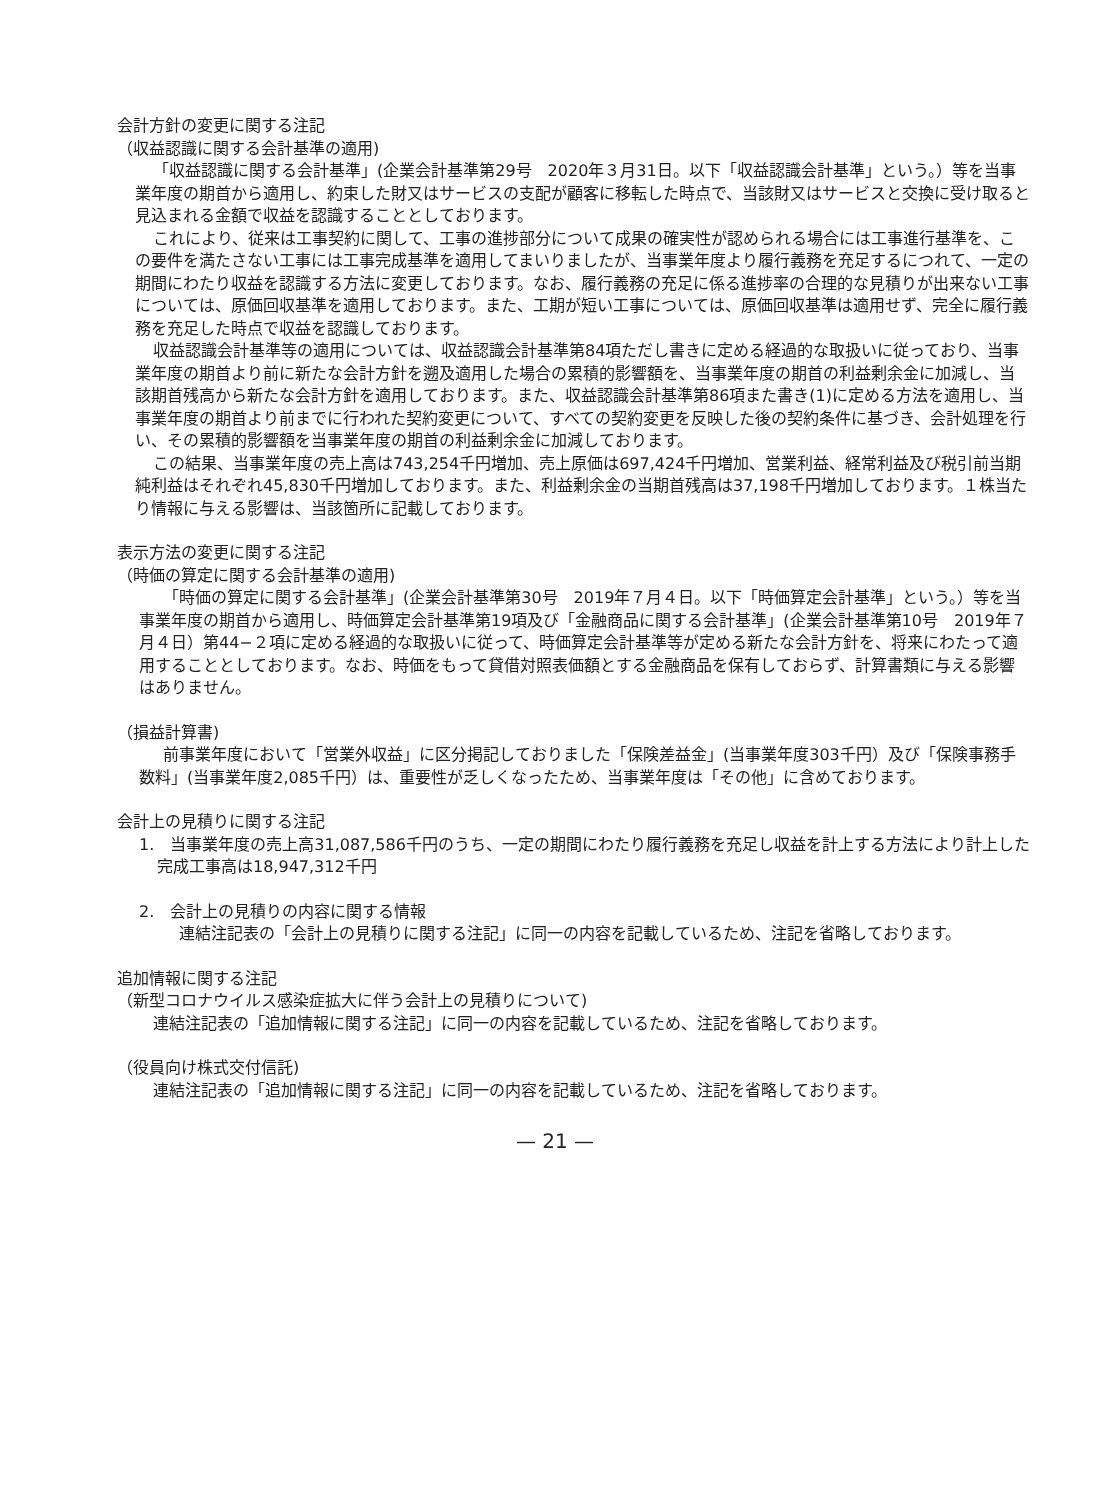会計方針の変更に関する注記
（収益認識に関する会計基準の適用)
「収益認識に関する会計基準」(企業会計基準第29号　2020年３月31日。以下「収益認識会計基準」という。）等を当事業年度の期首から適用し、約束した財又はサービスの支配が顧客に移転した時点で、当該財又はサービスと交換に受け取ると見込まれる金額で収益を認識することとしております。
これにより、従来は工事契約に関して、工事の進捗部分について成果の確実性が認められる場合には工事進行基準を、この要件を満たさない工事には工事完成基準を適用してまいりましたが、当事業年度より履行義務を充足するにつれて、一定の期間にわたり収益を認識する方法に変更しております。なお、履行義務の充足に係る進捗率の合理的な見積りが出来ない工事については、原価回収基準を適用しております。また、工期が短い工事については、原価回収基準は適用せず、完全に履行義務を充足した時点で収益を認識しております。
収益認識会計基準等の適用については、収益認識会計基準第84項ただし書きに定める経過的な取扱いに従っており、当事業年度の期首より前に新たな会計方針を遡及適用した場合の累積的影響額を、当事業年度の期首の利益剰余金に加減し、当該期首残高から新たな会計方針を適用しております。また、収益認識会計基準第86項また書き(1)に定める方法を適用し、当事業年度の期首より前までに行われた契約変更について、すべての契約変更を反映した後の契約条件に基づき、会計処理を行い、その累積的影響額を当事業年度の期首の利益剰余金に加減しております。
この結果、当事業年度の売上高は743,254千円増加、売上原価は697,424千円増加、営業利益、経常利益及び税引前当期純利益はそれぞれ45,830千円増加しております。また、利益剰余金の当期首残高は37,198千円増加しております。１株当たり情報に与える影響は、当該箇所に記載しております。
表示方法の変更に関する注記
（時価の算定に関する会計基準の適用)
「時価の算定に関する会計基準」(企業会計基準第30号　2019年７月４日。以下「時価算定会計基準」という。）等を当事業年度の期首から適用し、時価算定会計基準第19項及び「金融商品に関する会計基準」(企業会計基準第10号　2019年７月４日）第44−２項に定める経過的な取扱いに従って、時価算定会計基準等が定める新たな会計方針を、将来にわたって適用することとしております。なお、時価をもって貸借対照表価額とする金融商品を保有しておらず、計算書類に与える影響はありません。
（損益計算書)
前事業年度において「営業外収益」に区分掲記しておりました「保険差益金」(当事業年度303千円）及び「保険事務手数料」(当事業年度2,085千円）は、重要性が乏しくなったため、当事業年度は「その他」に含めております。
会計上の見積りに関する注記
1.　当事業年度の売上高31,087,586千円のうち、一定の期間にわたり履行義務を充足し収益を計上する方法により計上した完成工事高は18,947,312千円
2.　会計上の見積りの内容に関する情報
連結注記表の「会計上の見積りに関する注記」に同一の内容を記載しているため、注記を省略しております。
追加情報に関する注記
（新型コロナウイルス感染症拡大に伴う会計上の見積りについて)
連結注記表の「追加情報に関する注記」に同一の内容を記載しているため、注記を省略しております。
（役員向け株式交付信託)
連結注記表の「追加情報に関する注記」に同一の内容を記載しているため、注記を省略しております。
— 21 —